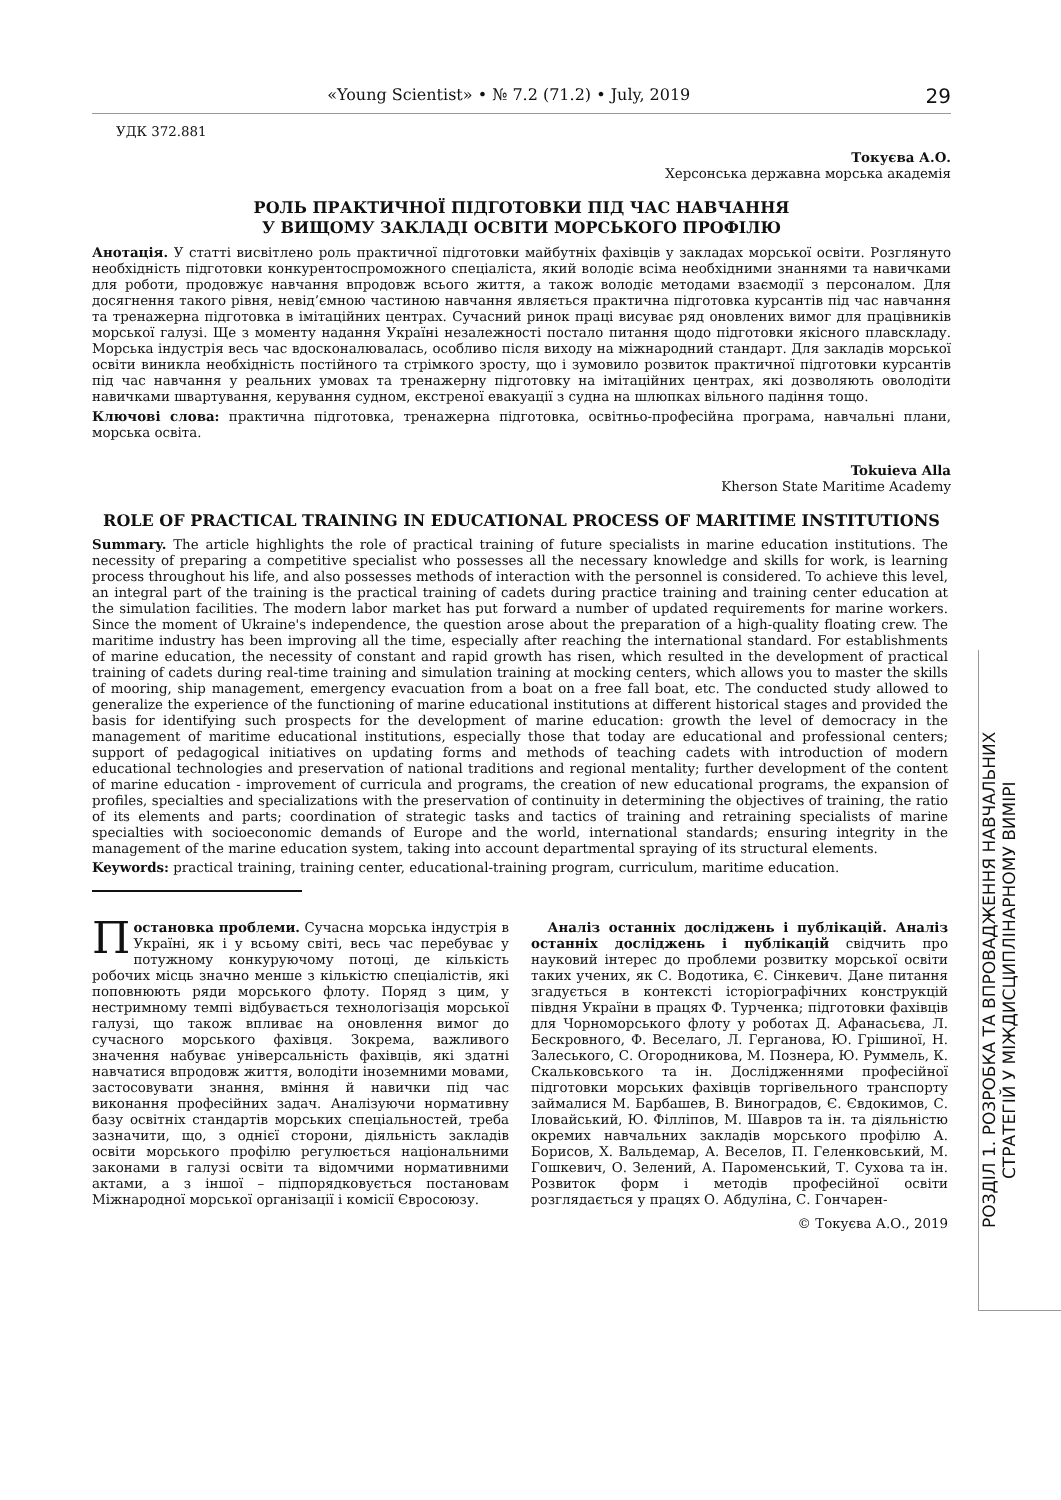«Young Scientist» • № 7.2 (71.2) • July, 2019 29
УДК 372.881
Токуєва А.О.
Херсонська державна морська академія
РОЛЬ ПРАКТИЧНОЇ ПІДГОТОВКИ ПІД ЧАС НАВЧАННЯ
У ВИЩОМУ ЗАКЛАДІ ОСВІТИ МОРСЬКОГО ПРОФІЛЮ
Анотація. У статті висвітлено роль практичної підготовки майбутніх фахівців у закладах морської освіти. Розглянуто необхідність підготовки конкурентоспроможного спеціаліста, який володіє всіма необхідними знаннями та навичками для роботи, продовжує навчання впродовж всього життя, а також володіє методами взаємодії з персоналом. Для досягнення такого рівня, невід’ємною частиною навчання являється практична підготовка курсантів під час навчання та тренажерна підготовка в імітаційних центрах. Сучасний ринок праці висуває ряд оновлених вимог для працівників морської галузі. Ще з моменту надання Україні незалежності постало питання щодо підготовки якісного плавскладу. Морська індустрія весь час вдосконалювалась, особливо після виходу на міжнародний стандарт. Для закладів морської освіти виникла необхідність постійного та стрімкого зросту, що і зумовило розвиток практичної підготовки курсантів під час навчання у реальних умовах та тренажерну підготовку на імітаційних центрах, які дозволяють оволодіти навичками швартування, керування судном, екстреної евакуації з судна на шлюпках вільного падіння тощо.
Ключові слова: практична підготовка, тренажерна підготовка, освітньо-професійна програма, навчальні плани, морська освіта.
Tokuieva Alla
Kherson State Maritime Academy
ROLE OF PRACTICAL TRAINING IN EDUCATIONAL PROCESS OF MARITIME INSTITUTIONS
Summary. The article highlights the role of practical training of future specialists in marine education institutions. The necessity of preparing a competitive specialist who possesses all the necessary knowledge and skills for work, is learning process throughout his life, and also possesses methods of interaction with the personnel is considered. To achieve this level, an integral part of the training is the practical training of cadets during practice training and training center education at the simulation facilities. The modern labor market has put forward a number of updated requirements for marine workers. Since the moment of Ukraine's independence, the question arose about the preparation of a high-quality floating crew. The maritime industry has been improving all the time, especially after reaching the international standard. For establishments of marine education, the necessity of constant and rapid growth has risen, which resulted in the development of practical training of cadets during real-time training and simulation training at mocking centers, which allows you to master the skills of mooring, ship management, emergency evacuation from a boat on a free fall boat, etc. The conducted study allowed to generalize the experience of the functioning of marine educational institutions at different historical stages and provided the basis for identifying such prospects for the development of marine education: growth the level of democracy in the management of maritime educational institutions, especially those that today are educational and professional centers; support of pedagogical initiatives on updating forms and methods of teaching cadets with introduction of modern educational technologies and preservation of national traditions and regional mentality; further development of the content of marine education - improvement of curricula and programs, the creation of new educational programs, the expansion of profiles, specialties and specializations with the preservation of continuity in determining the objectives of training, the ratio of its elements and parts; coordination of strategic tasks and tactics of training and retraining specialists of marine specialties with socioeconomic demands of Europe and the world, international standards; ensuring integrity in the management of the marine education system, taking into account departmental spraying of its structural elements.
Keywords: practical training, training center, educational-training program, curriculum, maritime education.
Постановка проблеми. Сучасна морська індустрія в Україні, як і у всьому світі, весь час перебуває у потужному конкуруючому потоці, де кількість робочих місць значно менше з кількістю спеціалістів, які поповнюють ряди морського флоту. Поряд з цим, у нестримному темпі відбувається технологізація морської галузі, що також впливає на оновлення вимог до сучасного морського фахівця. Зокрема, важливого значення набуває універсальність фахівців, які здатні навчатися впродовж життя, володіти іноземними мовами, застосовувати знання, вміння й навички під час виконання професійних задач. Аналізуючи нормативну базу освітніх стандартів морських спеціальностей, треба зазначити, що, з однієї сторони, діяльність закладів освіти морського профілю регулюється національними законами в галузі освіти та відомчими нормативними актами, а з іншої – підпорядковується постановам Міжнародної морської організації і комісії Євросоюзу.
Аналіз останніх досліджень і публікацій. Аналіз останніх досліджень і публікацій свідчить про науковий інтерес до проблеми розвитку морської освіти таких учених, як С. Водотика, Є. Сінкевич. Дане питання згадується в контексті історіографічних конструкцій півдня України в працях Ф. Турченка; підготовки фахівців для Чорноморського флоту у роботах Д. Афанасьєва, Л. Бескровного, Ф. Веселаго, Л. Герганова, Ю. Грішиної, Н. Залеського, С. Огородникова, М. Познера, Ю. Руммель, К. Скальковського та ін. Дослідженнями професійної підготовки морських фахівців торгівельного транспорту займалися М. Барбашев, В. Виноградов, Є. Євдокимов, С. Іловайський, Ю. Філліпов, М. Шавров та ін. та діяльністю окремих навчальних закладів морського профілю А. Борисов, Х. Вальдемар, А. Веселов, П. Геленковський, М. Гошкевич, О. Зелений, А. Пароменський, Т. Сухова та ін. Розвиток форм і методів професійної освіти розглядається у працях О. Абдуліна, С. Гончарен-
© Токуєва А.О., 2019
РОЗДІЛ 1. РОЗРОБКА ТА ВПРОВАДЖЕННЯ НАВЧАЛЬНИХ
СТРАТЕГІЙ У МІЖДИСЦИПЛІНАРНОМУ ВИМІРІ